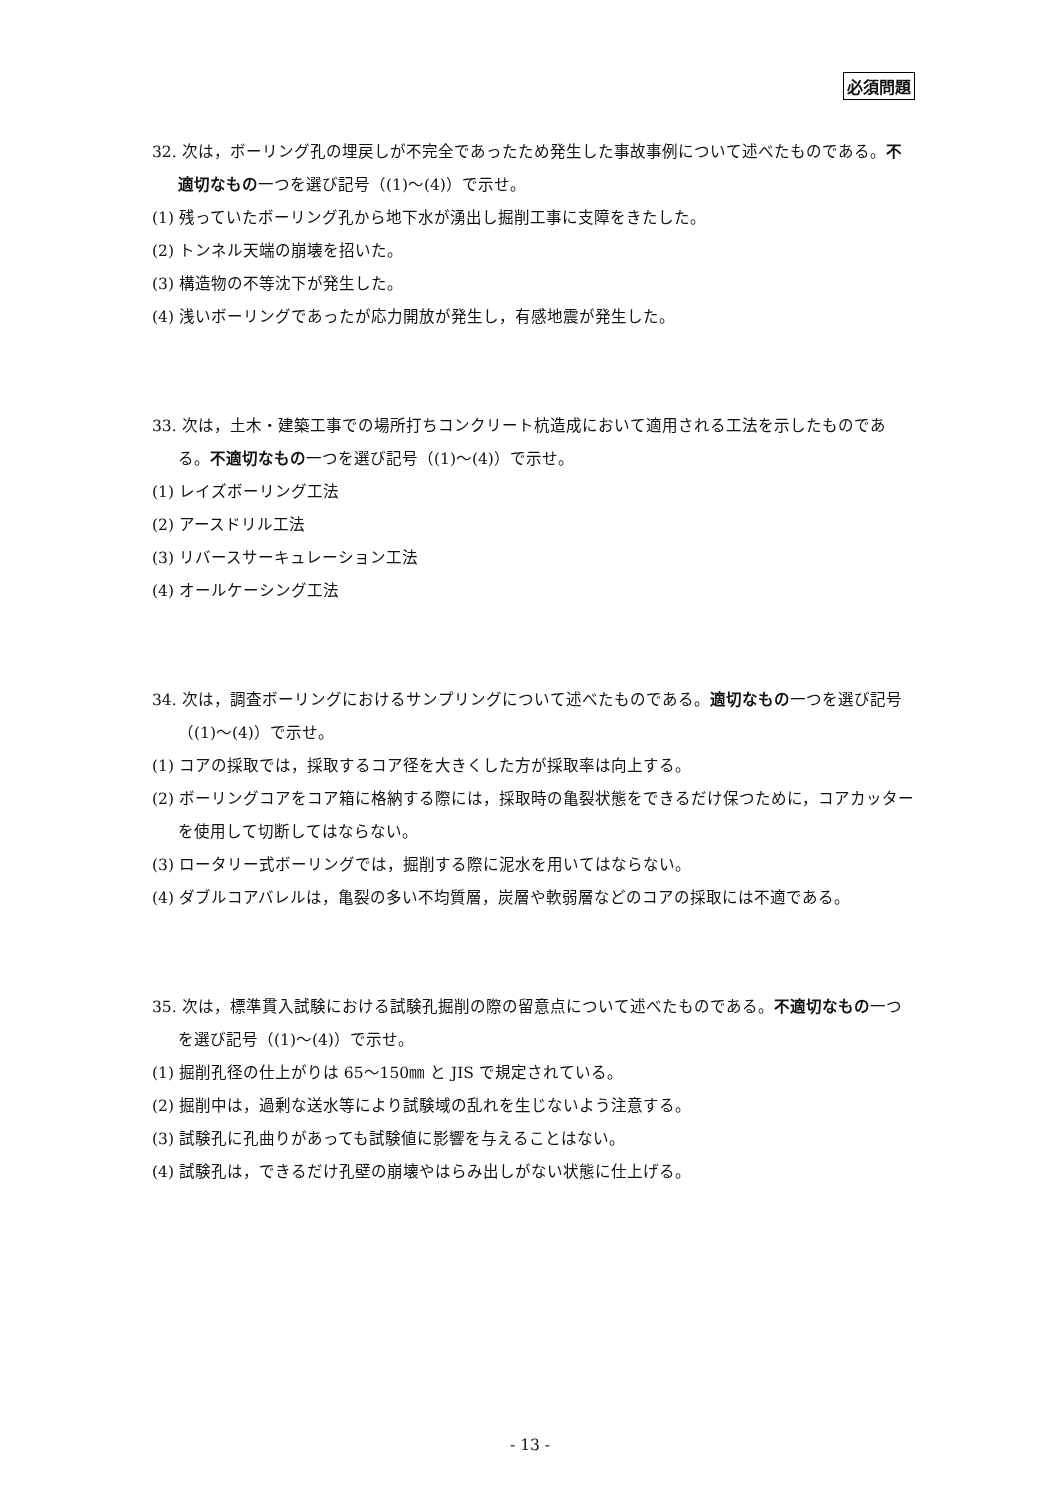必須問題
32. 次は，ボーリング孔の埋戻しが不完全であったため発生した事故事例について述べたものである。不適切なもの一つを選び記号（(1)～(4)）で示せ。
(1) 残っていたボーリング孔から地下水が湧出し掘削工事に支障をきたした。
(2) トンネル天端の崩壊を招いた。
(3) 構造物の不等沈下が発生した。
(4) 浅いボーリングであったが応力開放が発生し，有感地震が発生した。
33. 次は，土木・建築工事での場所打ちコンクリート杭造成において適用される工法を示したものである。不適切なもの一つを選び記号（(1)～(4)）で示せ。
(1) レイズボーリング工法
(2) アースドリル工法
(3) リバースサーキュレーション工法
(4) オールケーシング工法
34. 次は，調査ボーリングにおけるサンプリングについて述べたものである。適切なもの一つを選び記号（(1)～(4)）で示せ。
(1) コアの採取では，採取するコア径を大きくした方が採取率は向上する。
(2) ボーリングコアをコア箱に格納する際には，採取時の亀裂状態をできるだけ保つために，コアカッターを使用して切断してはならない。
(3) ロータリー式ボーリングでは，掘削する際に泥水を用いてはならない。
(4) ダブルコアバレルは，亀裂の多い不均質層，炭層や軟弱層などのコアの採取には不適である。
35. 次は，標準貫入試験における試験孔掘削の際の留意点について述べたものである。不適切なもの一つを選び記号（(1)～(4)）で示せ。
(1) 掘削孔径の仕上がりは 65～150㎜ と JIS で規定されている。
(2) 掘削中は，過剰な送水等により試験域の乱れを生じないよう注意する。
(3) 試験孔に孔曲りがあっても試験値に影響を与えることはない。
(4) 試験孔は，できるだけ孔壁の崩壊やはらみ出しがない状態に仕上げる。
- 13 -